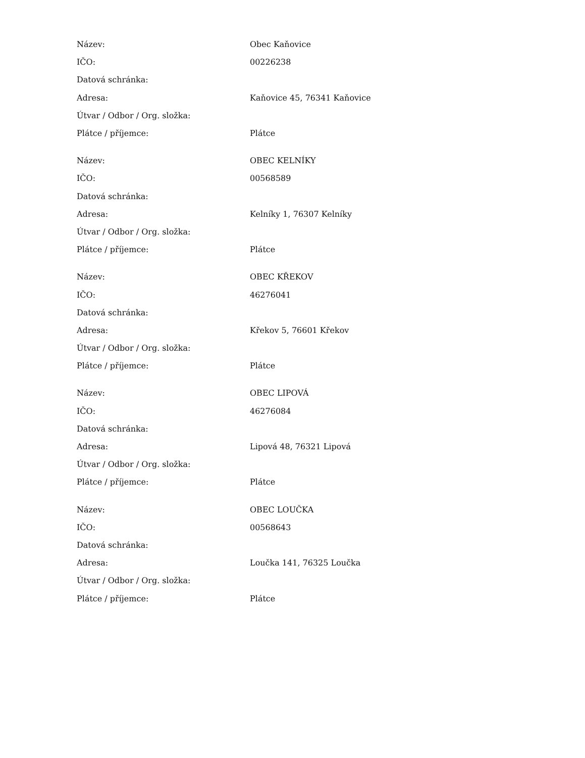| Název: | Obec Kaňovice |
| IČO: | 00226238 |
| Datová schránka: | |
| Adresa: | Kaňovice 45, 76341 Kaňovice |
| Útvar / Odbor / Org. složka: | |
| Plátce / příjemce: | Plátce |
| Název: | OBEC KELNÍKY |
| IČO: | 00568589 |
| Datová schránka: | |
| Adresa: | Kelníky 1, 76307 Kelníky |
| Útvar / Odbor / Org. složka: | |
| Plátce / příjemce: | Plátce |
| Název: | OBEC KŘEKOV |
| IČO: | 46276041 |
| Datová schránka: | |
| Adresa: | Křekov 5, 76601 Křekov |
| Útvar / Odbor / Org. složka: | |
| Plátce / příjemce: | Plátce |
| Název: | OBEC LIPOVÁ |
| IČO: | 46276084 |
| Datová schránka: | |
| Adresa: | Lipová 48, 76321 Lipová |
| Útvar / Odbor / Org. složka: | |
| Plátce / příjemce: | Plátce |
| Název: | OBEC LOUČKA |
| IČO: | 00568643 |
| Datová schránka: | |
| Adresa: | Loučka 141, 76325 Loučka |
| Útvar / Odbor / Org. složka: | |
| Plátce / příjemce: | Plátce |